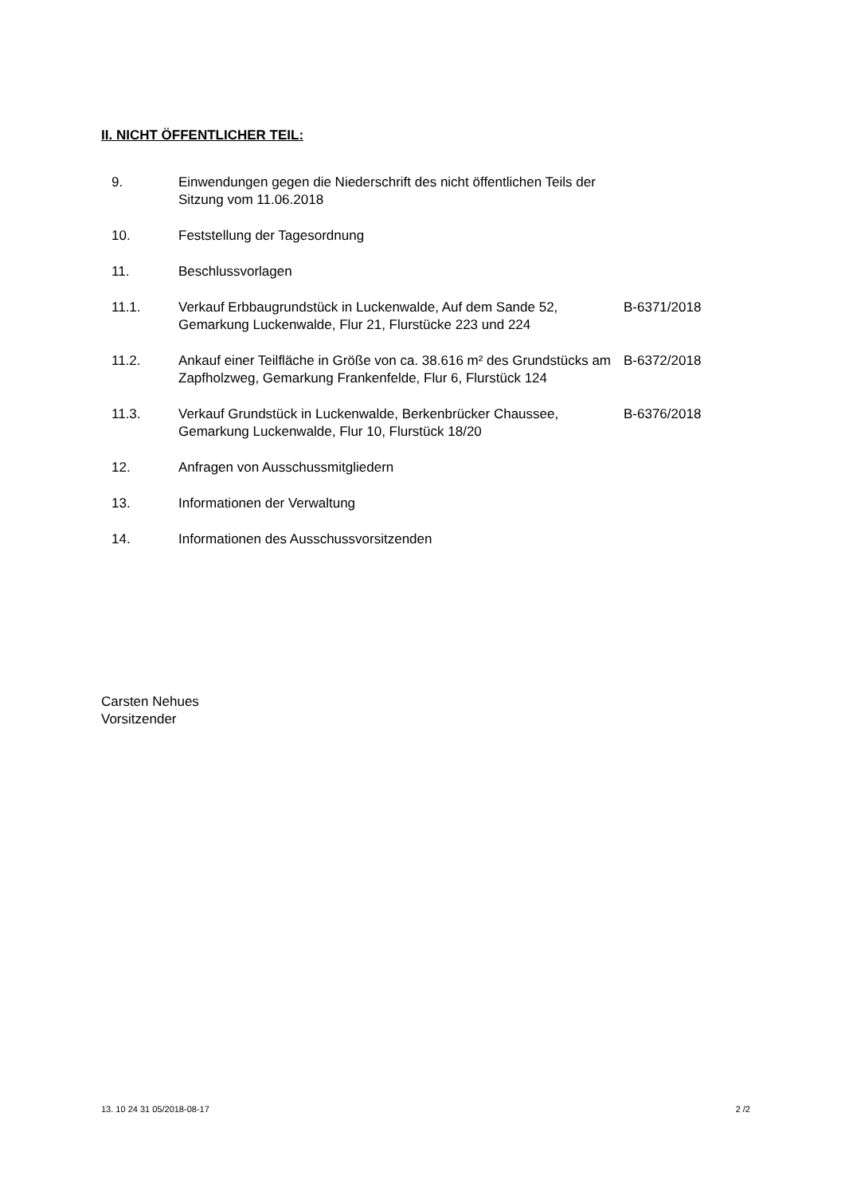II. NICHT ÖFFENTLICHER TEIL:
| 9. | Einwendungen gegen die Niederschrift des nicht öffentlichen Teils der Sitzung vom 11.06.2018 | |
| 10. | Feststellung der Tagesordnung | |
| 11. | Beschlussvorlagen | |
| 11.1. | Verkauf Erbbaugrundstück in Luckenwalde, Auf dem Sande 52, Gemarkung Luckenwalde, Flur 21, Flurstücke 223 und 224 | B-6371/2018 |
| 11.2. | Ankauf einer Teilfläche in Größe von ca. 38.616 m² des Grundstücks am Zapfholzweg, Gemarkung Frankenfelde, Flur 6, Flurstück 124 | B-6372/2018 |
| 11.3. | Verkauf Grundstück in Luckenwalde, Berkenbrücker Chaussee, Gemarkung Luckenwalde, Flur 10, Flurstück 18/20 | B-6376/2018 |
| 12. | Anfragen von Ausschussmitgliedern | |
| 13. | Informationen der Verwaltung | |
| 14. | Informationen des Ausschussvorsitzenden | |
Carsten Nehues
Vorsitzender
13. 10 24 31 05/2018-08-17 2 /2